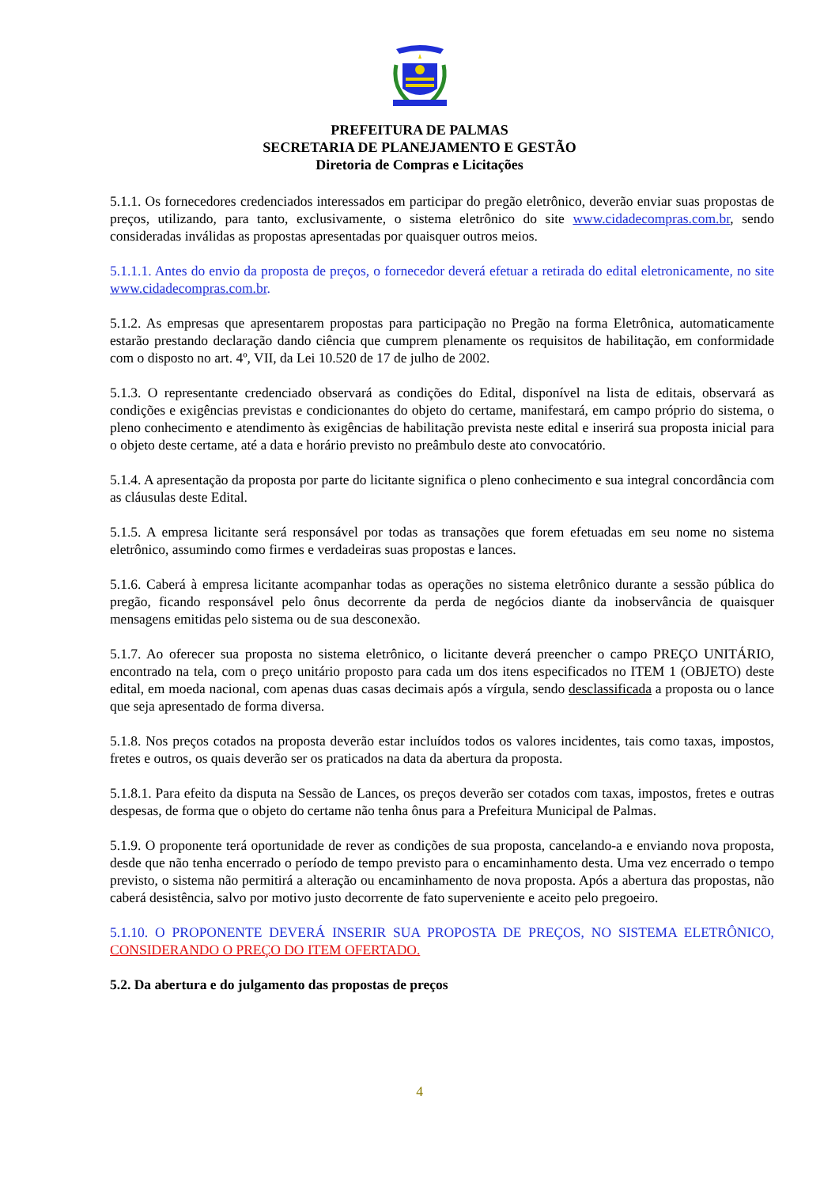PREFEITURA DE PALMAS
SECRETARIA DE PLANEJAMENTO E GESTÃO
Diretoria de Compras e Licitações
5.1.1. Os fornecedores credenciados interessados em participar do pregão eletrônico, deverão enviar suas propostas de preços, utilizando, para tanto, exclusivamente, o sistema eletrônico do site www.cidadecompras.com.br, sendo consideradas inválidas as propostas apresentadas por quaisquer outros meios.
5.1.1.1. Antes do envio da proposta de preços, o fornecedor deverá efetuar a retirada do edital eletronicamente, no site www.cidadecompras.com.br.
5.1.2. As empresas que apresentarem propostas para participação no Pregão na forma Eletrônica, automaticamente estarão prestando declaração dando ciência que cumprem plenamente os requisitos de habilitação, em conformidade com o disposto no art. 4º, VII, da Lei 10.520 de 17 de julho de 2002.
5.1.3. O representante credenciado observará as condições do Edital, disponível na lista de editais, observará as condições e exigências previstas e condicionantes do objeto do certame, manifestará, em campo próprio do sistema, o pleno conhecimento e atendimento às exigências de habilitação prevista neste edital e inserirá sua proposta inicial para o objeto deste certame, até a data e horário previsto no preâmbulo deste ato convocatório.
5.1.4. A apresentação da proposta por parte do licitante significa o pleno conhecimento e sua integral concordância com as cláusulas deste Edital.
5.1.5. A empresa licitante será responsável por todas as transações que forem efetuadas em seu nome no sistema eletrônico, assumindo como firmes e verdadeiras suas propostas e lances.
5.1.6. Caberá à empresa licitante acompanhar todas as operações no sistema eletrônico durante a sessão pública do pregão, ficando responsável pelo ônus decorrente da perda de negócios diante da inobservância de quaisquer mensagens emitidas pelo sistema ou de sua desconexão.
5.1.7. Ao oferecer sua proposta no sistema eletrônico, o licitante deverá preencher o campo PREÇO UNITÁRIO, encontrado na tela, com o preço unitário proposto para cada um dos itens especificados no ITEM 1 (OBJETO) deste edital, em moeda nacional, com apenas duas casas decimais após a vírgula, sendo desclassificada a proposta ou o lance que seja apresentado de forma diversa.
5.1.8. Nos preços cotados na proposta deverão estar incluídos todos os valores incidentes, tais como taxas, impostos, fretes e outros, os quais deverão ser os praticados na data da abertura da proposta.
5.1.8.1. Para efeito da disputa na Sessão de Lances, os preços deverão ser cotados com taxas, impostos, fretes e outras despesas, de forma que o objeto do certame não tenha ônus para a Prefeitura Municipal de Palmas.
5.1.9. O proponente terá oportunidade de rever as condições de sua proposta, cancelando-a e enviando nova proposta, desde que não tenha encerrado o período de tempo previsto para o encaminhamento desta. Uma vez encerrado o tempo previsto, o sistema não permitirá a alteração ou encaminhamento de nova proposta. Após a abertura das propostas, não caberá desistência, salvo por motivo justo decorrente de fato superveniente e aceito pelo pregoeiro.
5.1.10. O PROPONENTE DEVERÁ INSERIR SUA PROPOSTA DE PREÇOS, NO SISTEMA ELETRÔNICO, CONSIDERANDO O PREÇO DO ITEM OFERTADO.
5.2. Da abertura e do julgamento das propostas de preços
4